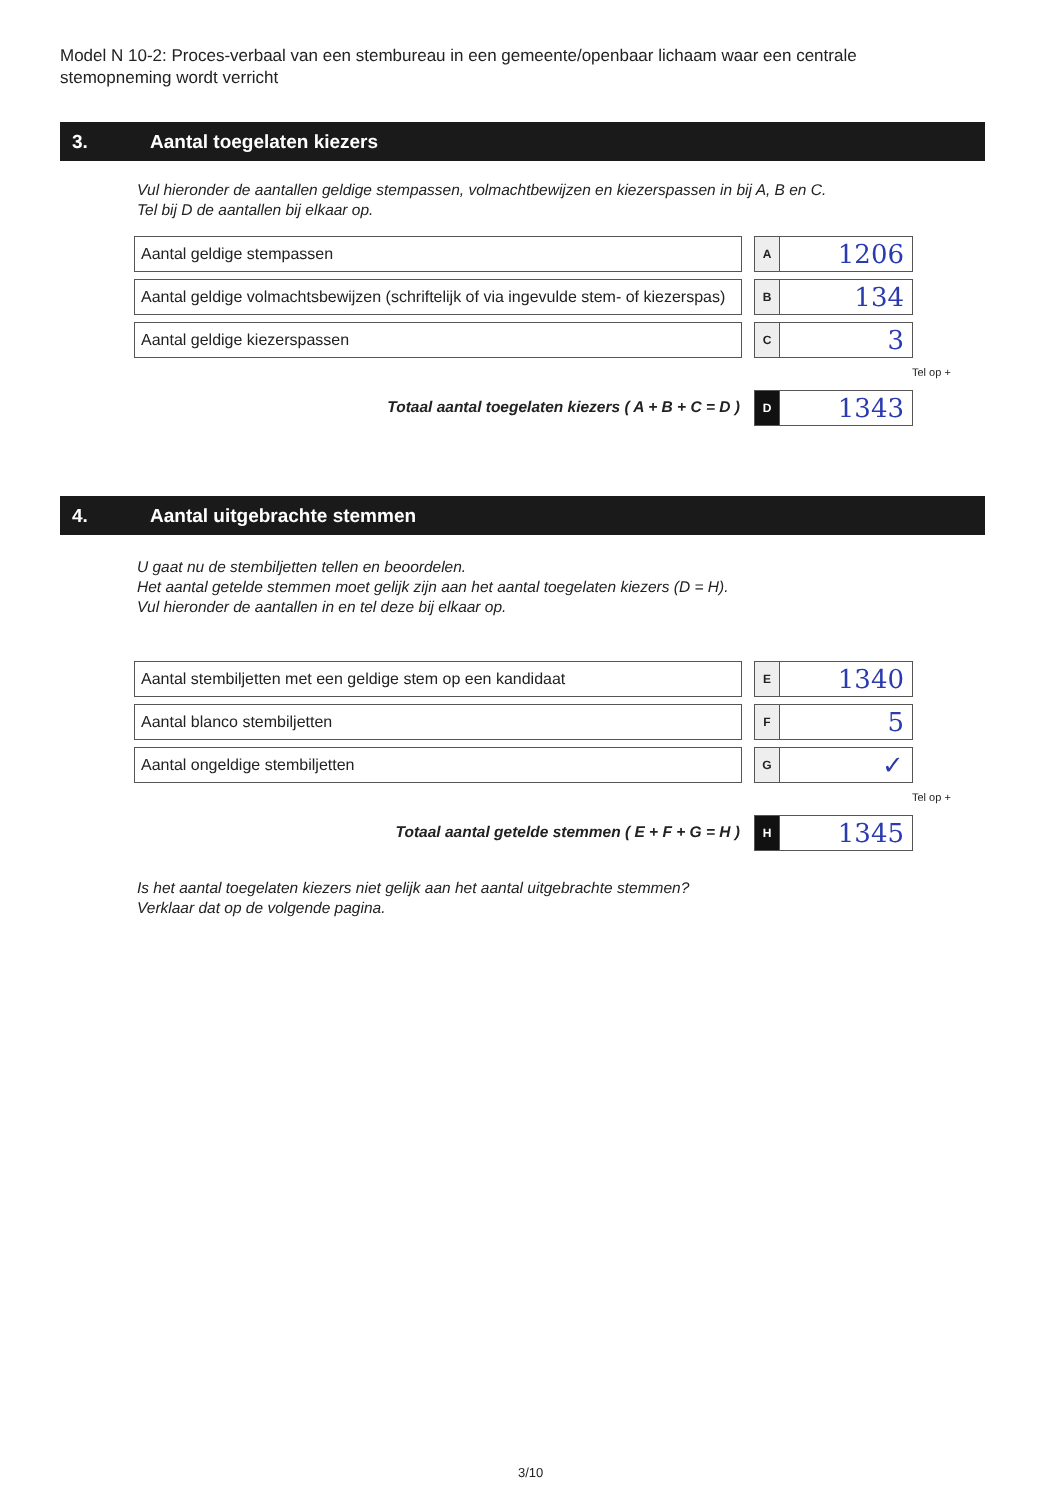Model N 10-2: Proces-verbaal van een stembureau in een gemeente/openbaar lichaam waar een centrale stemopneming wordt verricht
3. Aantal toegelaten kiezers
Vul hieronder de aantallen geldige stempassen, volmachtbewijzen en kiezerspassen in bij A, B en C.
Tel bij D de aantallen bij elkaar op.
Aantal geldige stempassen
A
1206
Aantal geldige volmachtsbewijzen (schriftelijk of via ingevulde stem- of kiezerspas)
B
134
Aantal geldige kiezerspassen
C
3
Tel op +
Totaal aantal toegelaten kiezers ( A + B + C = D )
D
1343
4. Aantal uitgebrachte stemmen
U gaat nu de stembiljetten tellen en beoordelen.
Het aantal getelde stemmen moet gelijk zijn aan het aantal toegelaten kiezers (D = H).
Vul hieronder de aantallen in en tel deze bij elkaar op.
Aantal stembiljetten met een geldige stem op een kandidaat
E
1340
Aantal blanco stembiljetten
F
5
Aantal ongeldige stembiljetten
G
✓
Tel op +
Totaal aantal getelde stemmen ( E + F + G = H )
H
1345
Is het aantal toegelaten kiezers niet gelijk aan het aantal uitgebrachte stemmen?
Verklaar dat op de volgende pagina.
3/10